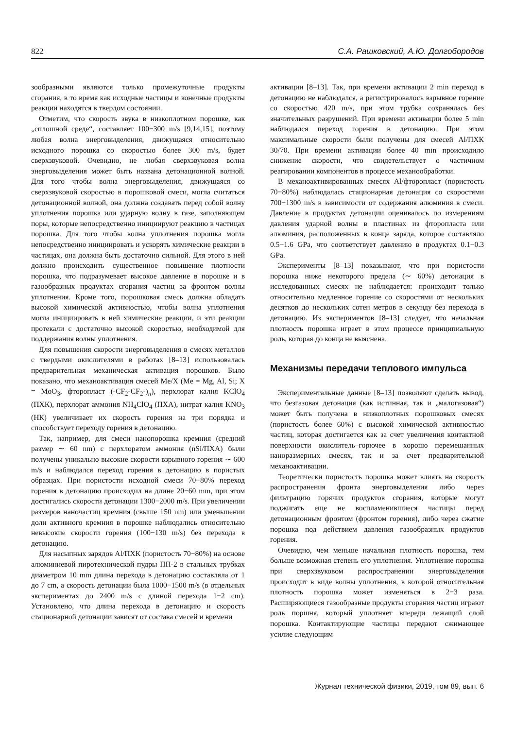822 С.А. Рашковский, А.Ю. Долгобородов
зообразными являются только промежуточные продукты сгорания, в то время как исходные частицы и конечные продукты реакции находятся в твердом состоянии.
Отметим, что скорость звука в низкоплотном порошке, как „сплошной среде“, составляет 100−300 m/s [9,14,15], поэтому любая волна энерговыделения, движущаяся относительно исходного порошка со скоростью более 300 m/s, будет сверхзвуковой. Очевидно, не любая сверхзвуковая волна энерговыделения может быть названа детонационной волной. Для того чтобы волна энерговыделения, движущаяся со сверхзвуковой скоростью в порошковой смеси, могла считаться детонационной волной, она должна создавать перед собой волну уплотнения порошка или ударную волну в газе, заполняющем поры, которые непосредственно инициируют реакцию в частицах порошка. Для того чтобы волна уплотнения порошка могла непосредственно инициировать и ускорять химические реакции в частицах, она должна быть достаточно сильной. Для этого в ней должно происходить существенное повышение плотности порошка, что подразумевает высокое давление в порошке и в газообразных продуктах сгорания частиц за фронтом волны уплотнения. Кроме того, порошковая смесь должна обладать высокой химической активностью, чтобы волна уплотнения могла инициировать в ней химические реакции, и эти реакции протекали с достаточно высокой скоростью, необходимой для поддержания волны уплотнения.
Для повышения скорости энерговыделения в смесях металлов с твердыми окислителями в работах [8–13] использовалась предварительная механическая активация порошков. Было показано, что механоактивация смесей Me/X (Me = Mg, Al, Si; X = MoO<sub>3</sub>, фторопласт (-CF<sub>2</sub>-CF<sub>2</sub>-)<sub>n</sub>), перхлорат калия KClO<sub>4</sub> (ПХК), перхлорат аммония NH<sub>4</sub>ClO<sub>4</sub> (ПХА), нитрат калия KNO<sub>3</sub> (НК) увеличивает их скорость горения на три порядка и способствует переходу горения в детонацию.
Так, например, для смеси нанопорошка кремния (средний размер ∼ 60 nm) с перхлоратом аммония (nSi/ПХА) были получены уникально высокие скорости взрывного горения ∼ 600 m/s и наблюдался переход горения в детонацию в пористых образцах. При пористости исходной смеси 70−80% переход горения в детонацию происходил на длине 20−60 mm, при этом достигались скорости детонации 1300−2000 m/s. При увеличении размеров наночастиц кремния (свыше 150 nm) или уменьшении доли активного кремния в порошке наблюдались относительно невысокие скорости горения (100−130 m/s) без перехода в детонацию.
Для насыпных зарядов Al/ПХК (пористость 70−80%) на основе алюминиевой пиротехнической пудры ПП-2 в стальных трубках диаметром 10 mm длина перехода в детонацию составляла от 1 до 7 cm, а скорость детонации была 1000−1500 m/s (в отдельных экспериментах до 2400 m/s с длиной перехода 1−2 cm). Установлено, что длина перехода в детонацию и скорость стационарной детонации зависят от состава смесей и времени
активации [8–13]. Так, при времени активации 2 min переход в детонацию не наблюдался, а регистрировалось взрывное горение со скоростью 420 m/s, при этом трубка сохранялась без значительных разрушений. При времени активации более 5 min наблюдался переход горения в детонацию. При этом максимальные скорости были получены для смесей Al/ПХК 30/70. При времени активации более 40 min происходило снижение скорости, что свидетельствует о частичном реагировании компонентов в процессе механообработки.
В механоактивированных смесях Al/фторопласт (пористость 70−80%) наблюдалась стационарная детонация со скоростями 700−1300 m/s в зависимости от содержания алюминия в смеси. Давление в продуктах детонации оценивалось по измерениям давления ударной волны в пластинах из фторопласта или алюминия, расположенных в конце заряда, которое составляло 0.5−1.6 GPa, что соответствует давлению в продуктах 0.1−0.3 GPa.
Эксперименты [8–13] показывают, что при пористости порошка ниже некоторого предела (∼ 60%) детонация в исследованных смесях не наблюдается: происходит только относительно медленное горение со скоростями от нескольких десятков до нескольких сотен метров в секунду без перехода в детонацию. Из экспериментов [8–13] следует, что начальная плотность порошка играет в этом процессе принципиальную роль, которая до конца не выяснена.
Механизмы передачи теплового импульса
Экспериментальные данные [8–13] позволяют сделать вывод, что безгазовая детонация (как истинная, так и „малогазовая“) может быть получена в низкоплотных порошковых смесях (пористость более 60%) с высокой химической активностью частиц, которая достигается как за счет увеличения контактной поверхности окислитель–горючее в хорошо перемешанных наноразмерных смесях, так и за счет предварительной механоактивации.
Теоретически пористость порошка может влиять на скорость распространения фронта энерговыделения либо через фильтрацию горячих продуктов сгорания, которые могут поджигать еще не воспламенившиеся частицы перед детонационным фронтом (фронтом горения), либо через сжатие порошка под действием давления газообразных продуктов горения.
Очевидно, чем меньше начальная плотность порошка, тем больше возможная степень его уплотнения. Уплотнение порошка при сверхзвуковом распространении энерговыделения происходит в виде волны уплотнения, в которой относительная плотность порошка может изменяться в 2−3 раза. Расширяющиеся газообразные продукты сгорания частиц играют роль поршня, который уплотняет впереди лежащий слой порошка. Контактирующие частицы передают сжимающее усилие следующим
Журнал технической физики, 2019, том 89, вып. 6